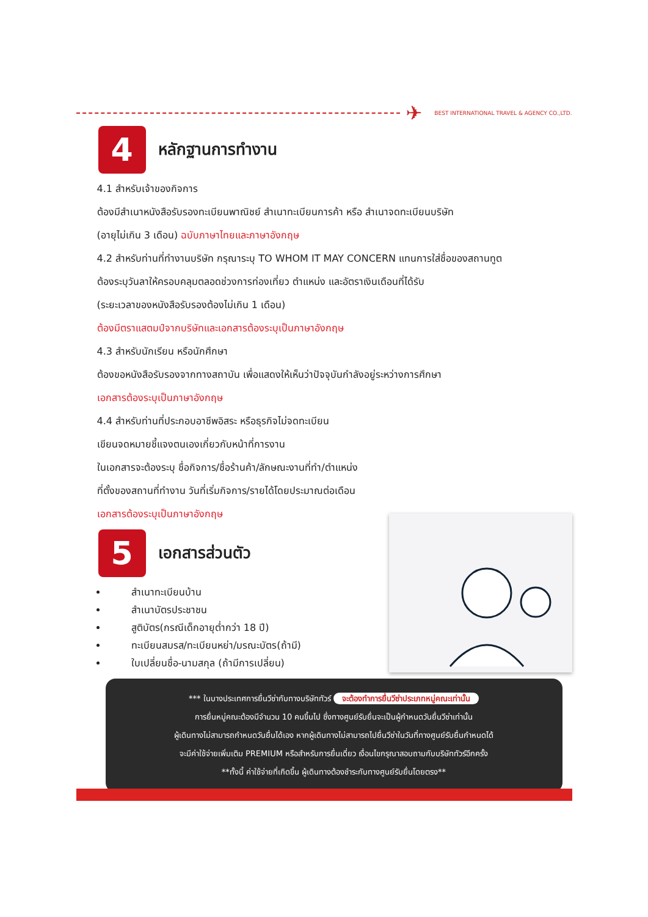✈ BEST INTERNATIONAL TRAVEL & AGENCY CO.,LTD.
4
หลักฐานการทำงาน
4.1 สำหรับเจ้าของกิจการ
ต้องมีสำเนาหนังสือรับรองทะเบียนพาณิชย์ สำเนาทะเบียนการค้า หรือ สำเนาจดทะเบียนบริษัท
(อายุไม่เกิน 3 เดือน) ฉบับภาษาไทยและภาษาอังกฤษ
4.2 สำหรับท่านที่ทำงานบริษัท กรุณาระบุ TO WHOM IT MAY CONCERN แทนการใส่ชื่อของสถานทูต
ต้องระบุวันลาให้ครอบคลุมตลอดช่วงการท่องเที่ยว ตำแหน่ง และอัตราเงินเดือนที่ได้รับ
(ระยะเวลาของหนังสือรับรองต้องไม่เกิน 1 เดือน)
ต้องมีตราแสตมป์จากบริษัทและเอกสารต้องระบุเป็นภาษาอังกฤษ
4.3 สำหรับนักเรียน หรือนักศึกษา
ต้องขอหนังสือรับรองจากทางสถาบัน เพื่อแสดงให้เห็นว่าปัจจุบันกำลังอยู่ระหว่างการศึกษา
เอกสารต้องระบุเป็นภาษาอังกฤษ
4.4 สำหรับท่านที่ประกอบอาชีพอิสระ หรือธุรกิจไม่จดทะเบียน
เขียนจดหมายชี้แจงตนเองเกี่ยวกับหน้าที่การงาน
ในเอกสารจะต้องระบุ ชื่อกิจการ/ชื่อร้านค้า/ลักษณะงานที่ทำ/ตำแหน่ง
ที่ตั้งของสถานที่ทำงาน วันที่เริ่มกิจการ/รายได้โดยประมาณต่อเดือน
เอกสารต้องระบุเป็นภาษาอังกฤษ
5
เอกสารส่วนตัว
สำเนาทะเบียนบ้าน
สำเนาบัตรประชาชน
สูติบัตร(กรณีเด็กอายุต่ำกว่า 18 ปี)
ทะเบียนสมรส/ทะเบียนหย่า/มรณะบัตร(ถ้ามี)
ใบเปลี่ยนชื่อ-นามสกุล (ถ้ามีการเปลี่ยน)
*** ในบางประเทศการยื่นวีซ่ากับทางบริษัททัวร์ จะต้องทำการยื่นวีซ่าประเภทหมู่คณะเท่านั้น
การยื่นหมู่คณะต้องมีจำนวน 10 คนขึ้นไป ซึ่งทางศูนย์รับยื่นจะเป็นผู้กำหนดวันยื่นวีซ่าเท่านั้น
ผู้เดินทางไม่สามารถกำหนดวันยื่นได้เอง หากผู้เดินทางไม่สามารถไปยื่นวีซ่าในวันที่ทางศูนย์รับยื่นกำหนดได้
จะมีค่าใช้จ่ายเพิ่มเติม PREMIUM หรือสำหรับการยื่นเดี่ยว เงื่อนไขกรุณาสอบถามกับบริษัททัวร์อีกครั้ง
**ทั้งนี้ ค่าใช้จ่ายที่เกิดขึ้น ผู้เดินทางต้องชำระกับทางศูนย์รับยื่นโดยตรง**